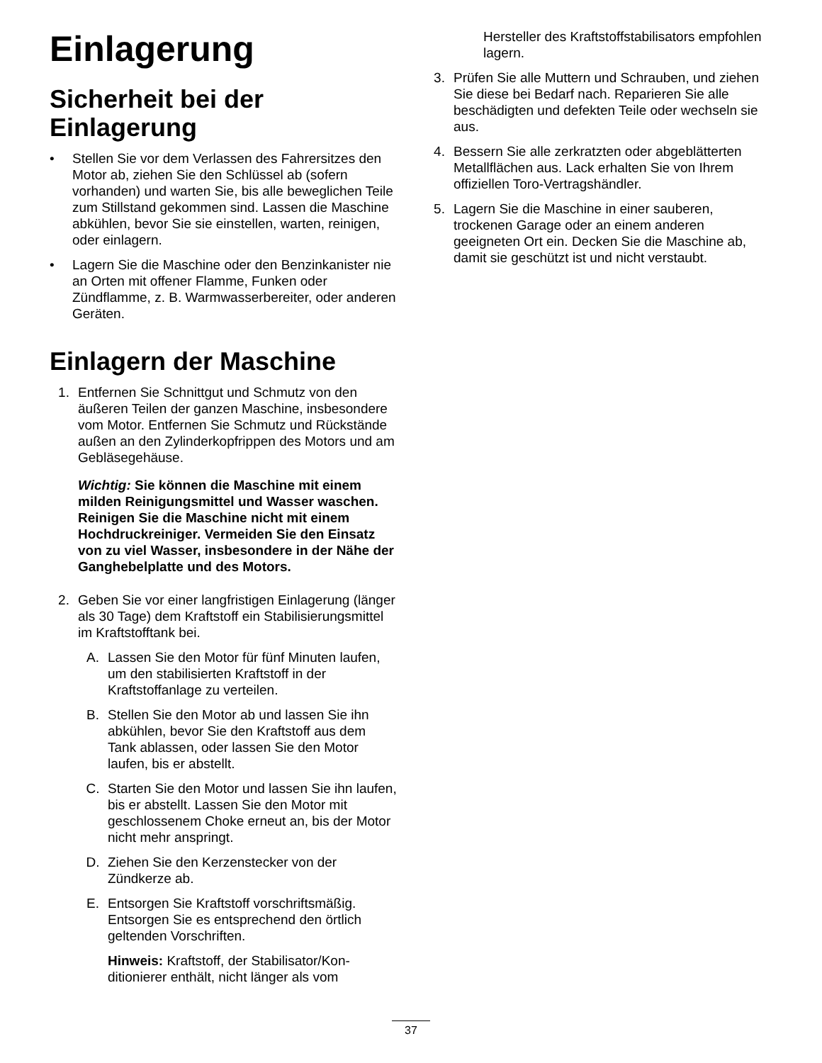Einlagerung
Sicherheit bei der Einlagerung
• Stellen Sie vor dem Verlassen des Fahrersitzes den Motor ab, ziehen Sie den Schlüssel ab (sofern vorhanden) und warten Sie, bis alle beweglichen Teile zum Stillstand gekommen sind. Lassen die Maschine abkühlen, bevor Sie sie einstellen, warten, reinigen, oder einlagern.
• Lagern Sie die Maschine oder den Benzinkanister nie an Orten mit offener Flamme, Funken oder Zündflamme, z. B. Warmwasserbereiter, oder anderen Geräten.
Einlagern der Maschine
1. Entfernen Sie Schnittgut und Schmutz von den äußeren Teilen der ganzen Maschine, insbesondere vom Motor. Entfernen Sie Schmutz und Rückstände außen an den Zylinderkopfrippen des Motors und am Gebläsegehäuse.
Wichtig: Sie können die Maschine mit einem milden Reinigungsmittel und Wasser waschen. Reinigen Sie die Maschine nicht mit einem Hochdruckreiniger. Vermeiden Sie den Einsatz von zu viel Wasser, insbesondere in der Nähe der Ganghebelplatte und des Motors.
2. Geben Sie vor einer langfristigen Einlagerung (länger als 30 Tage) dem Kraftstoff ein Stabilisierungsmittel im Kraftstofftank bei.
A. Lassen Sie den Motor für fünf Minuten laufen, um den stabilisierten Kraftstoff in der Kraftstoffanlage zu verteilen.
B. Stellen Sie den Motor ab und lassen Sie ihn abkühlen, bevor Sie den Kraftstoff aus dem Tank ablassen, oder lassen Sie den Motor laufen, bis er abstellt.
C. Starten Sie den Motor und lassen Sie ihn laufen, bis er abstellt. Lassen Sie den Motor mit geschlossenem Choke erneut an, bis der Motor nicht mehr anspringt.
D. Ziehen Sie den Kerzenstecker von der Zündkerze ab.
E. Entsorgen Sie Kraftstoff vorschriftsmäßig. Entsorgen Sie es entsprechend den örtlich geltenden Vorschriften.
Hinweis: Kraftstoff, der Stabilisator/Kon-ditionierer enthält, nicht länger als vom
Hersteller des Kraftstoffstabilisators empfohlen lagern.
3. Prüfen Sie alle Muttern und Schrauben, und ziehen Sie diese bei Bedarf nach. Reparieren Sie alle beschädigten und defekten Teile oder wechseln sie aus.
4. Bessern Sie alle zerkratzten oder abgeblätterten Metallflächen aus. Lack erhalten Sie von Ihrem offiziellen Toro-Vertragshändler.
5. Lagern Sie die Maschine in einer sauberen, trockenen Garage oder an einem anderen geeigneten Ort ein. Decken Sie die Maschine ab, damit sie geschützt ist und nicht verstaubt.
37